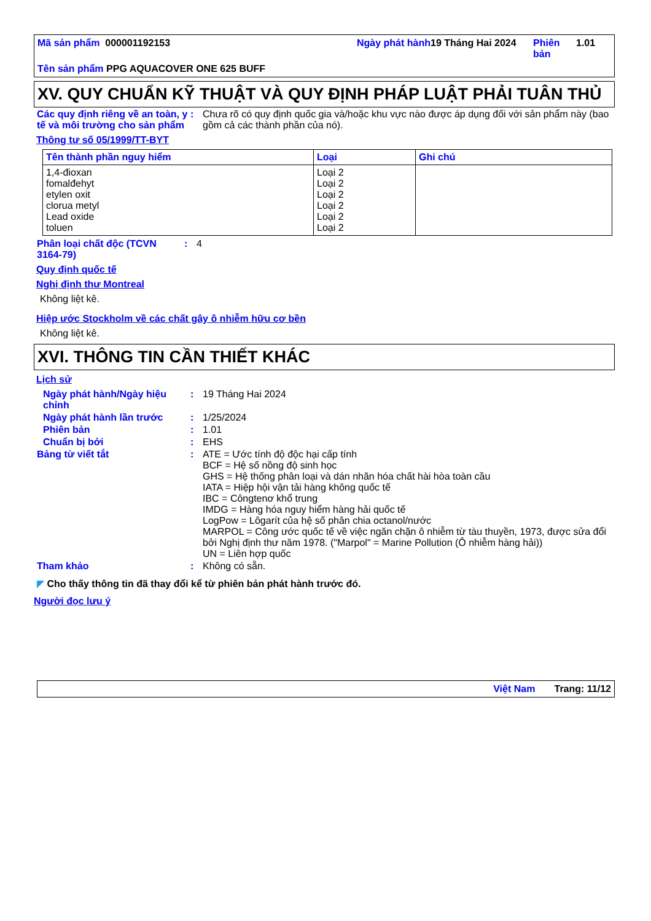Mã sản phẩm 000001192153
Ngày phát hành
19 Tháng Hai 2024
Phiên bản
1.01
Tên sản phẩm PPG AQUACOVER ONE 625 BUFF
XV. QUY CHUẨN KỸ THUẬT VÀ QUY ĐỊNH PHÁP LUẬT PHẢI TUÂN THỦ
Các quy định riêng về an toàn, y tế và môi trường cho sản phẩm
: Chưa rõ có quy định quốc gia và/hoặc khu vực nào được áp dụng đối với sản phẩm này (bao gồm cả các thành phần của nó).
Thông tư số 05/1999/TT-BYT
| Tên thành phần nguy hiểm | Loại | Ghi chú |
| --- | --- | --- |
| 1,4-đioxan fomalđehyt etylen oxit clorua metyl Lead oxide toluen | Loại 2 Loại 2 Loại 2 Loại 2 Loại 2 Loại 2 | |
Phân loại chất độc (TCVN 3164-79)
: 4
Quy định quốc tế
Nghị định thư Montreal
Không liệt kê.
Hiệp ước Stockholm về các chất gây ô nhiễm hữu cơ bền
Không liệt kê.
XVI. THÔNG TIN CẦN THIẾT KHÁC
Lịch sử
Ngày phát hành/Ngày hiệu chỉnh
: 19 Tháng Hai 2024
Ngày phát hành lần trước : 1/25/2024
Phiên bản : 1.01
Chuẩn bị bởi : EHS
Bảng từ viết tắt : ATE = Ước tính độ độc hại cấp tính
BCF = Hệ số nồng độ sinh học
GHS = Hệ thống phân loại và dán nhãn hóa chất hài hòa toàn cầu
IATA = Hiệp hội vận tải hàng không quốc tế
IBC = Côngtenơ khổ trung
IMDG = Hàng hóa nguy hiểm hàng hải quốc tế
LogPow = Lôgarít của hệ số phân chia octanol/nước
MARPOL = Công ước quốc tế về việc ngăn chặn ô nhiễm từ tàu thuyền, 1973, được sửa đổi bởi Nghị định thư năm 1978. ("Marpol" = Marine Pollution (Ô nhiễm hàng hải))
UN = Liên hợp quốc
Tham khảo : Không có sẵn.
◤ Cho thấy thông tin đã thay đổi kể từ phiên bản phát hành trước đó.
Người đọc lưu ý
Việt Nam Trang: 11/12